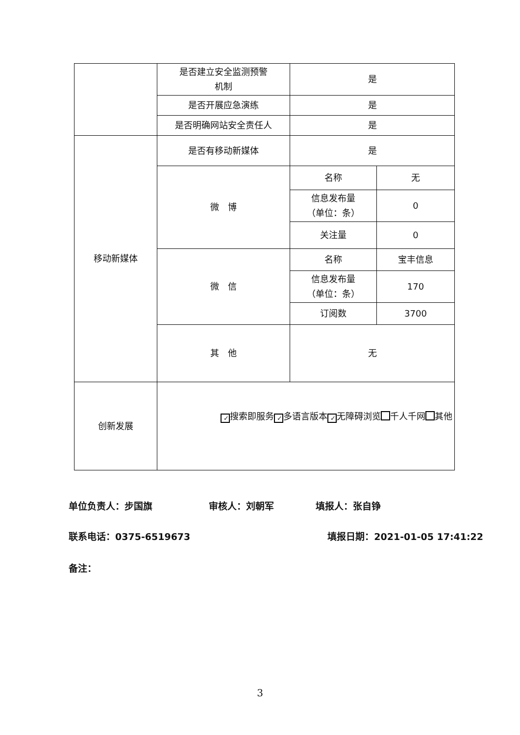| | 是否建立安全监测预警 机制 | 是 | |
| | 是否开展应急演练 | 是 | |
| | 是否明确网站安全责任人 | 是 | |
| 移动新媒体 | 是否有移动新媒体 | 是 | |
| | 微 博 | 名称 | 无 |
| | | 信息发布量 （单位：条） | 0 |
| | | 关注量 | 0 |
| | 微 信 | 名称 | 宝丰信息 |
| | | 信息发布量 （单位：条） | 170 |
| | | 订阅数 | 3700 |
| | 其 他 | 无 | |
| 创新发展 | ✓ 搜索即服务 ✓ 多语言版本 ✓ 无障碍浏览 千人千网 其他 | | |
单位负责人：步国旗 审核人：刘朝军 填报人：张自铮
联系电话：0375-6519673 填报日期：2021-01-05 17:41:22
备注：
3